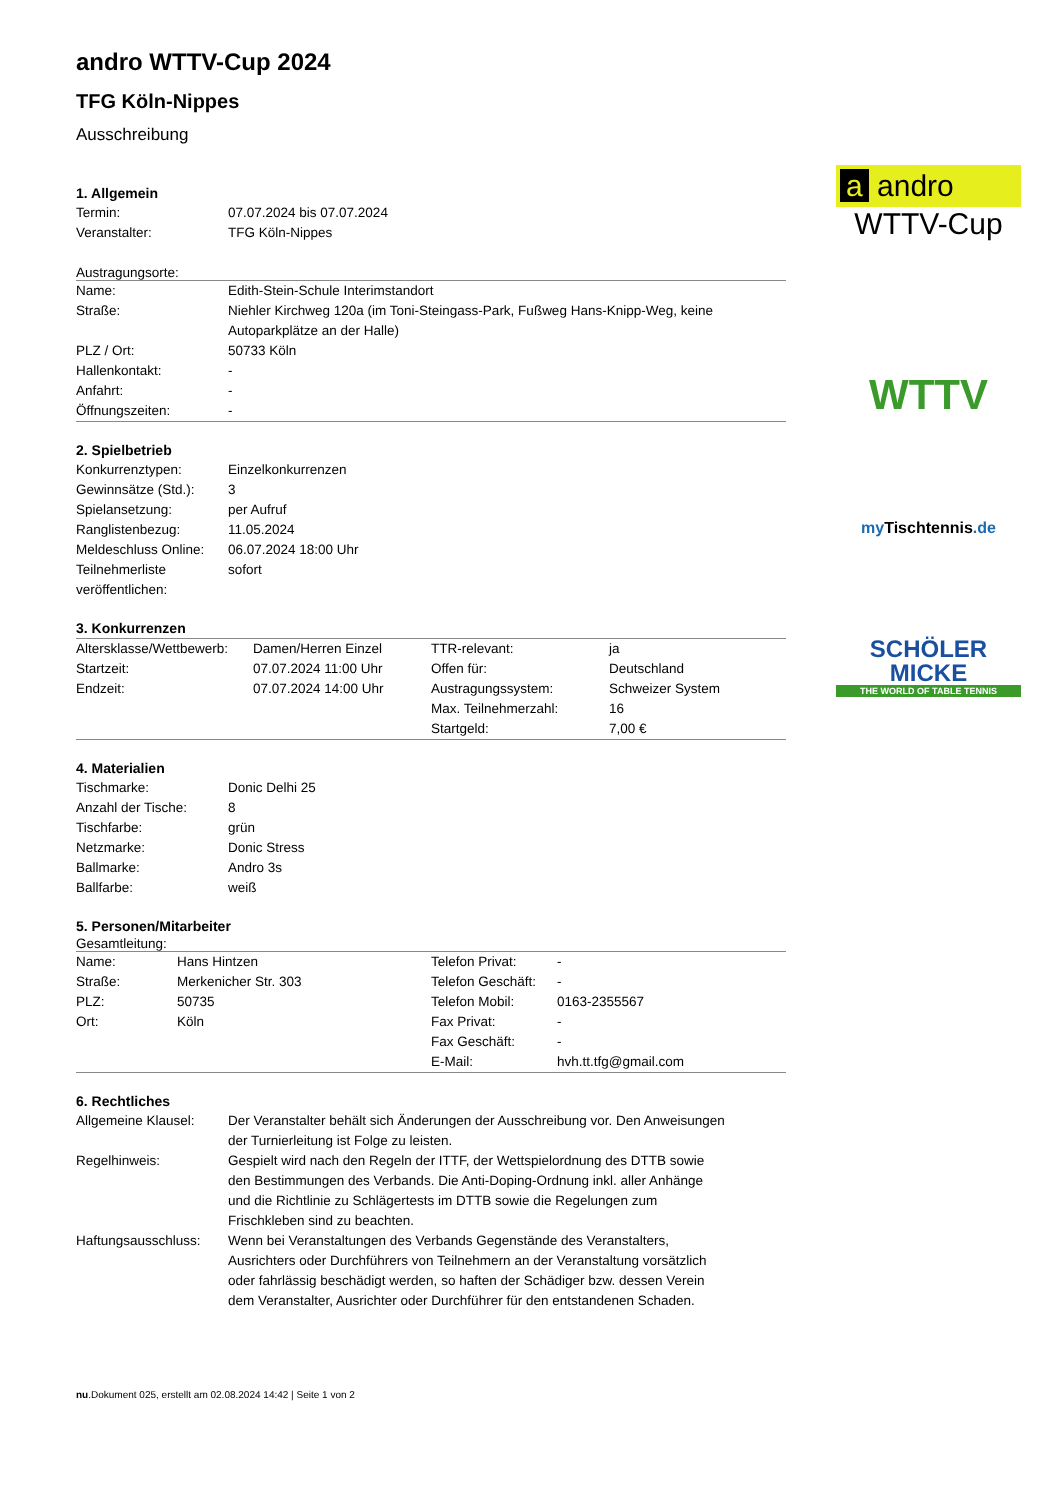andro WTTV-Cup 2024
TFG Köln-Nippes
Ausschreibung
1. Allgemein
| Termin: | 07.07.2024 bis 07.07.2024 |
| Veranstalter: | TFG Köln-Nippes |
Austragungsorte:
| Name: | Edith-Stein-Schule Interimstandort |
| Straße: | Niehler Kirchweg 120a (im Toni-Steingass-Park, Fußweg Hans-Knipp-Weg, keine Autoparkplätze an der Halle) |
| PLZ / Ort: | 50733 Köln |
| Hallenkontakt: | - |
| Anfahrt: | - |
| Öffnungszeiten: | - |
2. Spielbetrieb
| Konkurrenztypen: | Einzelkonkurrenzen |
| Gewinnsätze (Std.): | 3 |
| Spielansetzung: | per Aufruf |
| Ranglistenbezug: | 11.05.2024 |
| Meldeschluss Online: | 06.07.2024 18:00 Uhr |
| Teilnehmerliste veröffentlichen: | sofort |
3. Konkurrenzen
| Altersklasse/Wettbewerb: | Damen/Herren Einzel | TTR-relevant: | ja |
| Startzeit: | 07.07.2024 11:00 Uhr | Offen für: | Deutschland |
| Endzeit: | 07.07.2024 14:00 Uhr | Austragungssystem: | Schweizer System |
| | | Max. Teilnehmerzahl: | 16 |
| | | Startgeld: | 7,00 € |
4. Materialien
| Tischmarke: | Donic Delhi 25 |
| Anzahl der Tische: | 8 |
| Tischfarbe: | grün |
| Netzmarke: | Donic Stress |
| Ballmarke: | Andro 3s |
| Ballfarbe: | weiß |
5. Personen/Mitarbeiter
Gesamtleitung:
| Name: | Hans Hintzen | Telefon Privat: | - |
| Straße: | Merkenicher Str. 303 | Telefon Geschäft: | - |
| PLZ: | 50735 | Telefon Mobil: | 0163-2355567 |
| Ort: | Köln | Fax Privat: | - |
| | | Fax Geschäft: | - |
| | | E-Mail: | hvh.tt.tfg@gmail.com |
6. Rechtliches
| Allgemeine Klausel: | Der Veranstalter behält sich Änderungen der Ausschreibung vor. Den Anweisungen der Turnierleitung ist Folge zu leisten. |
| Regelhinweis: | Gespielt wird nach den Regeln der ITTF, der Wettspielordnung des DTTB sowie den Bestimmungen des Verbands. Die Anti-Doping-Ordnung inkl. aller Anhänge und die Richtlinie zu Schlägertests im DTTB sowie die Regelungen zum Frischkleben sind zu beachten. |
| Haftungsausschluss: | Wenn bei Veranstaltungen des Verbands Gegenstände des Veranstalters, Ausrichters oder Durchführers von Teilnehmern an der Veranstaltung vorsätzlich oder fahrlässig beschädigt werden, so haften der Schädiger bzw. dessen Verein dem Veranstalter, Ausrichter oder Durchführer für den entstandenen Schaden. |
nu.Dokument 025, erstellt am 02.08.2024 14:42 | Seite 1 von 2
a andro
WTTV-Cup
WTTV
my Tischtennis.de
SCHÖLER
MICKE
THE WORLD OF TABLE TENNIS